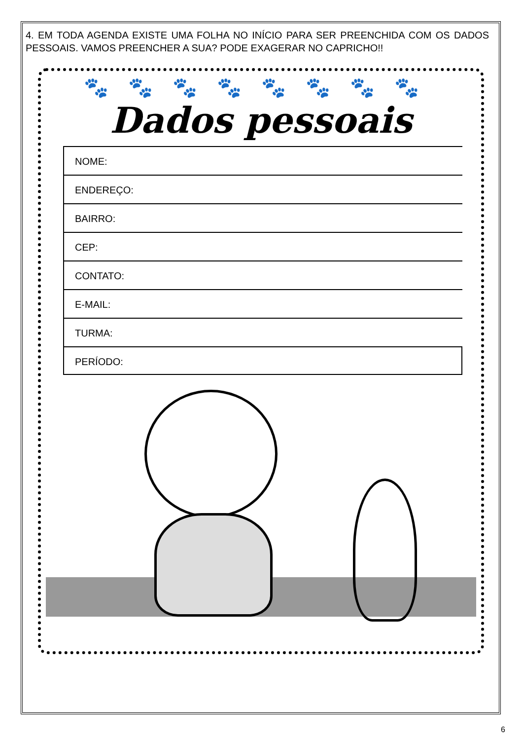4. EM TODA AGENDA EXISTE UMA FOLHA NO INÍCIO PARA SER PREENCHIDA COM OS DADOS PESSOAIS. VAMOS PREENCHER A SUA? PODE EXAGERAR NO CAPRICHO!!
🐾🐾🐾🐾🐾🐾🐾🐾
Dados pessoais
NOME:
ENDEREÇO:
BAIRRO:
CEP:
CONTATO:
E-MAIL:
TURMA:
PERÍODO:
6